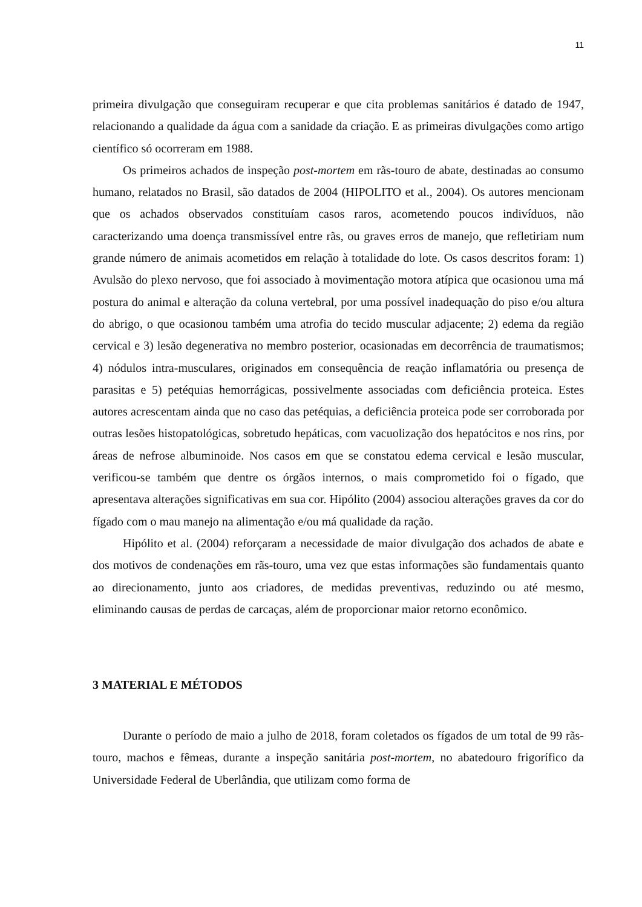11
primeira divulgação que conseguiram recuperar e que cita problemas sanitários é datado de 1947, relacionando a qualidade da água com a sanidade da criação. E as primeiras divulgações como artigo científico só ocorreram em 1988.
Os primeiros achados de inspeção post-mortem em rãs-touro de abate, destinadas ao consumo humano, relatados no Brasil, são datados de 2004 (HIPOLITO et al., 2004). Os autores mencionam que os achados observados constituíam casos raros, acometendo poucos indivíduos, não caracterizando uma doença transmissível entre rãs, ou graves erros de manejo, que refletiriam num grande número de animais acometidos em relação à totalidade do lote. Os casos descritos foram: 1) Avulsão do plexo nervoso, que foi associado à movimentação motora atípica que ocasionou uma má postura do animal e alteração da coluna vertebral, por uma possível inadequação do piso e/ou altura do abrigo, o que ocasionou também uma atrofia do tecido muscular adjacente; 2) edema da região cervical e 3) lesão degenerativa no membro posterior, ocasionadas em decorrência de traumatismos; 4) nódulos intra-musculares, originados em consequência de reação inflamatória ou presença de parasitas e 5) petéquias hemorrágicas, possivelmente associadas com deficiência proteica. Estes autores acrescentam ainda que no caso das petéquias, a deficiência proteica pode ser corroborada por outras lesões histopatológicas, sobretudo hepáticas, com vacuolização dos hepatócitos e nos rins, por áreas de nefrose albuminoide. Nos casos em que se constatou edema cervical e lesão muscular, verificou-se também que dentre os órgãos internos, o mais comprometido foi o fígado, que apresentava alterações significativas em sua cor. Hipólito (2004) associou alterações graves da cor do fígado com o mau manejo na alimentação e/ou má qualidade da ração.
Hipólito et al. (2004) reforçaram a necessidade de maior divulgação dos achados de abate e dos motivos de condenações em rãs-touro, uma vez que estas informações são fundamentais quanto ao direcionamento, junto aos criadores, de medidas preventivas, reduzindo ou até mesmo, eliminando causas de perdas de carcaças, além de proporcionar maior retorno econômico.
3 MATERIAL E MÉTODOS
Durante o período de maio a julho de 2018, foram coletados os fígados de um total de 99 rãs-touro, machos e fêmeas, durante a inspeção sanitária post-mortem, no abatedouro frigorífico da Universidade Federal de Uberlândia, que utilizam como forma de